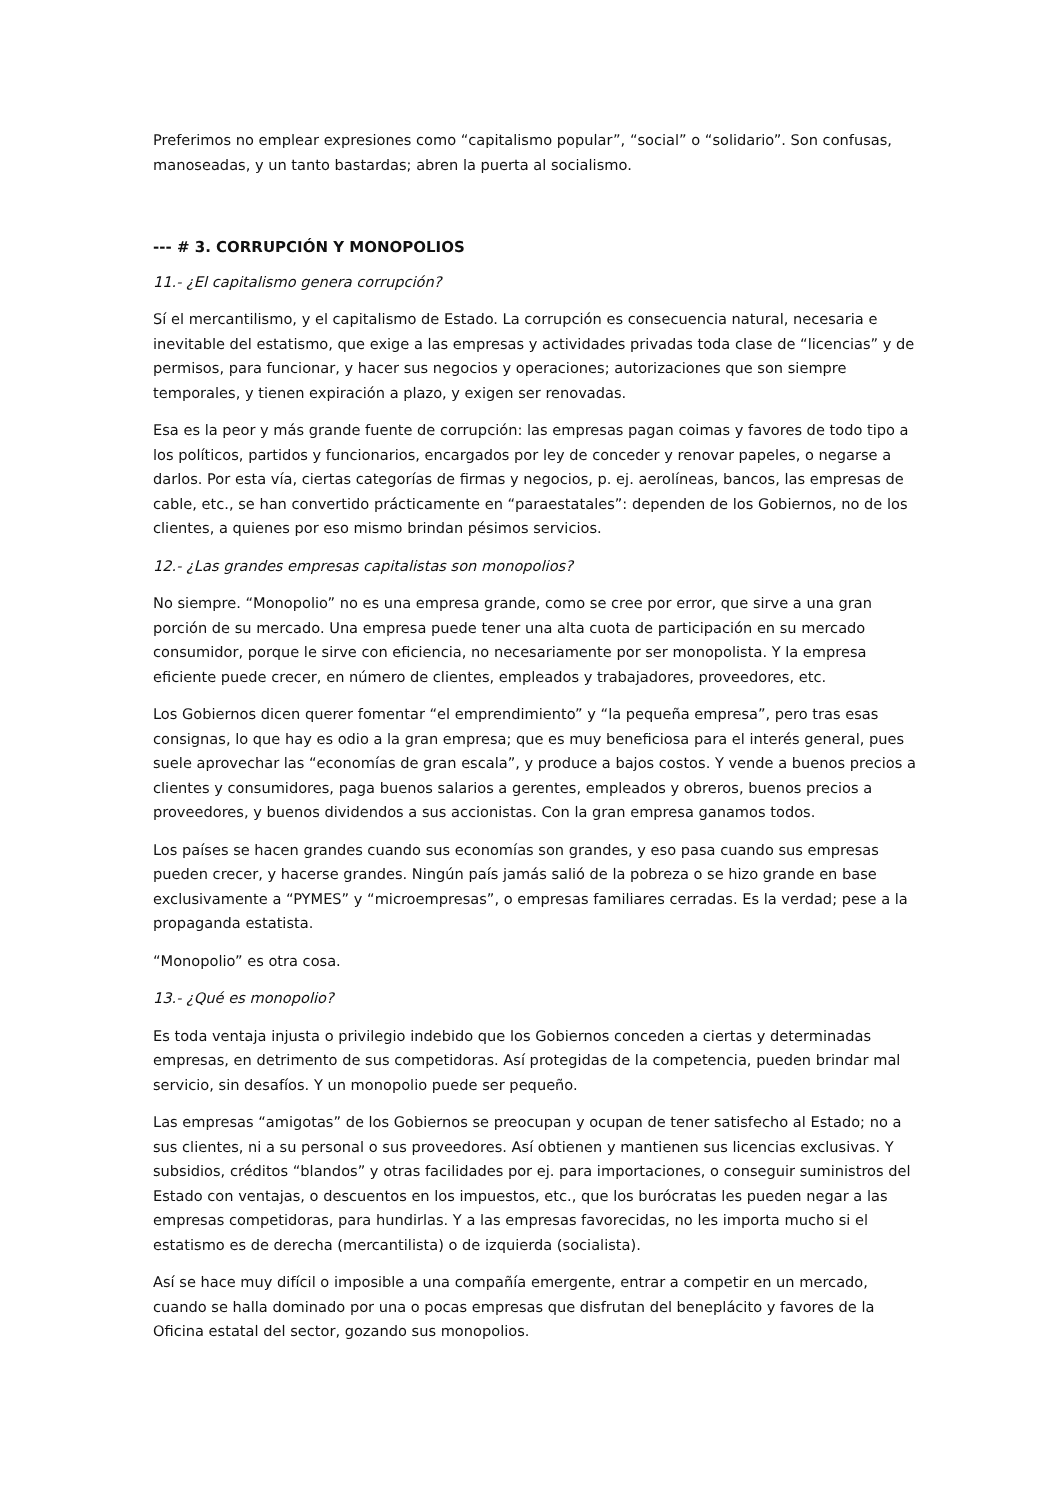Preferimos no emplear expresiones como “capitalismo popular”, “social” o “solidario”. Son confusas, manoseadas, y un tanto bastardas; abren la puerta al socialismo.
--- # 3. CORRUPCIÓN Y MONOPOLIOS
11.- ¿El capitalismo genera corrupción?
Sí el mercantilismo, y el capitalismo de Estado. La corrupción es consecuencia natural, necesaria e inevitable del estatismo, que exige a las empresas y actividades privadas toda clase de “licencias” y de permisos, para funcionar, y hacer sus negocios y operaciones; autorizaciones que son siempre temporales, y tienen expiración a plazo, y exigen ser renovadas.
Esa es la peor y más grande fuente de corrupción: las empresas pagan coimas y favores de todo tipo a los políticos, partidos y funcionarios, encargados por ley de conceder y renovar papeles, o negarse a darlos. Por esta vía, ciertas categorías de firmas y negocios, p. ej. aerolíneas, bancos, las empresas de cable, etc., se han convertido prácticamente en “paraestatales”: dependen de los Gobiernos, no de los clientes, a quienes por eso mismo brindan pésimos servicios.
12.- ¿Las grandes empresas capitalistas son monopolios?
No siempre. “Monopolio” no es una empresa grande, como se cree por error, que sirve a una gran porción de su mercado. Una empresa puede tener una alta cuota de participación en su mercado consumidor, porque le sirve con eficiencia, no necesariamente por ser monopolista. Y la empresa eficiente puede crecer, en número de clientes, empleados y trabajadores, proveedores, etc.
Los Gobiernos dicen querer fomentar “el emprendimiento” y “la pequeña empresa”, pero tras esas consignas, lo que hay es odio a la gran empresa; que es muy beneficiosa para el interés general, pues suele aprovechar las “economías de gran escala”, y produce a bajos costos. Y vende a buenos precios a clientes y consumidores, paga buenos salarios a gerentes, empleados y obreros, buenos precios a proveedores, y buenos dividendos a sus accionistas. Con la gran empresa ganamos todos.
Los países se hacen grandes cuando sus economías son grandes, y eso pasa cuando sus empresas pueden crecer, y hacerse grandes. Ningún país jamás salió de la pobreza o se hizo grande en base exclusivamente a “PYMES” y “microempresas”, o empresas familiares cerradas. Es la verdad; pese a la propaganda estatista.
“Monopolio” es otra cosa.
13.- ¿Qué es monopolio?
Es toda ventaja injusta o privilegio indebido que los Gobiernos conceden a ciertas y determinadas empresas, en detrimento de sus competidoras. Así protegidas de la competencia, pueden brindar mal servicio, sin desafíos. Y un monopolio puede ser pequeño.
Las empresas “amigotas” de los Gobiernos se preocupan y ocupan de tener satisfecho al Estado; no a sus clientes, ni a su personal o sus proveedores. Así obtienen y mantienen sus licencias exclusivas. Y subsidios, créditos “blandos” y otras facilidades por ej. para importaciones, o conseguir suministros del Estado con ventajas, o descuentos en los impuestos, etc., que los burócratas les pueden negar a las empresas competidoras, para hundirlas. Y a las empresas favorecidas, no les importa mucho si el estatismo es de derecha (mercantilista) o de izquierda (socialista).
Así se hace muy difícil o imposible a una compañía emergente, entrar a competir en un mercado, cuando se halla dominado por una o pocas empresas que disfrutan del beneplácito y favores de la Oficina estatal del sector, gozando sus monopolios.